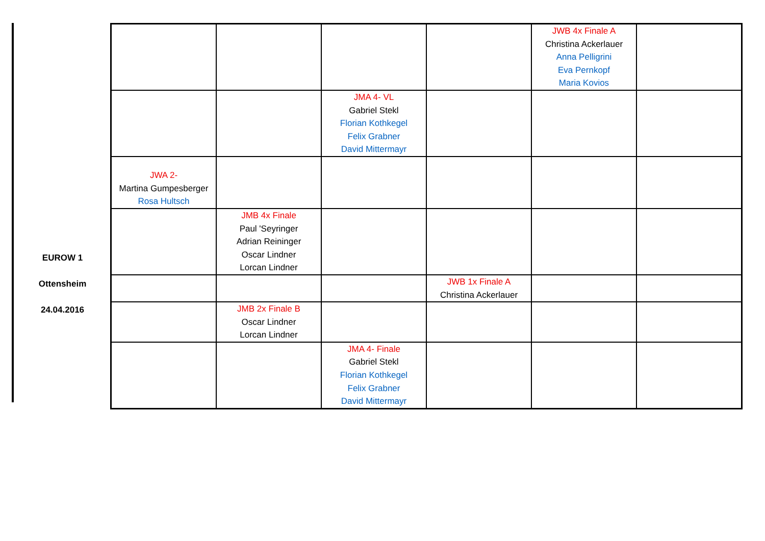EUROW 1
Ottensheim
24.04.2016
| | | | | JWB 4x Finale A Christina Ackerlauer Anna Pelligrini Eva Pernkopf Maria Kovios | |
| | | JMA 4- VL Gabriel Stekl Florian Kothkegel Felix Grabner David Mittermayr | | | |
| JWA 2- Martina Gumpesberger Rosa Hultsch | | | | | |
| | JMB 4x Finale Paul 'Seyringer Adrian Reininger Oscar Lindner Lorcan Lindner | | | | |
| | | | JWB 1x Finale A Christina Ackerlauer | | |
| | JMB 2x Finale B Oscar Lindner Lorcan Lindner | | | | |
| | | JMA 4- Finale Gabriel Stekl Florian Kothkegel Felix Grabner David Mittermayr | | | |